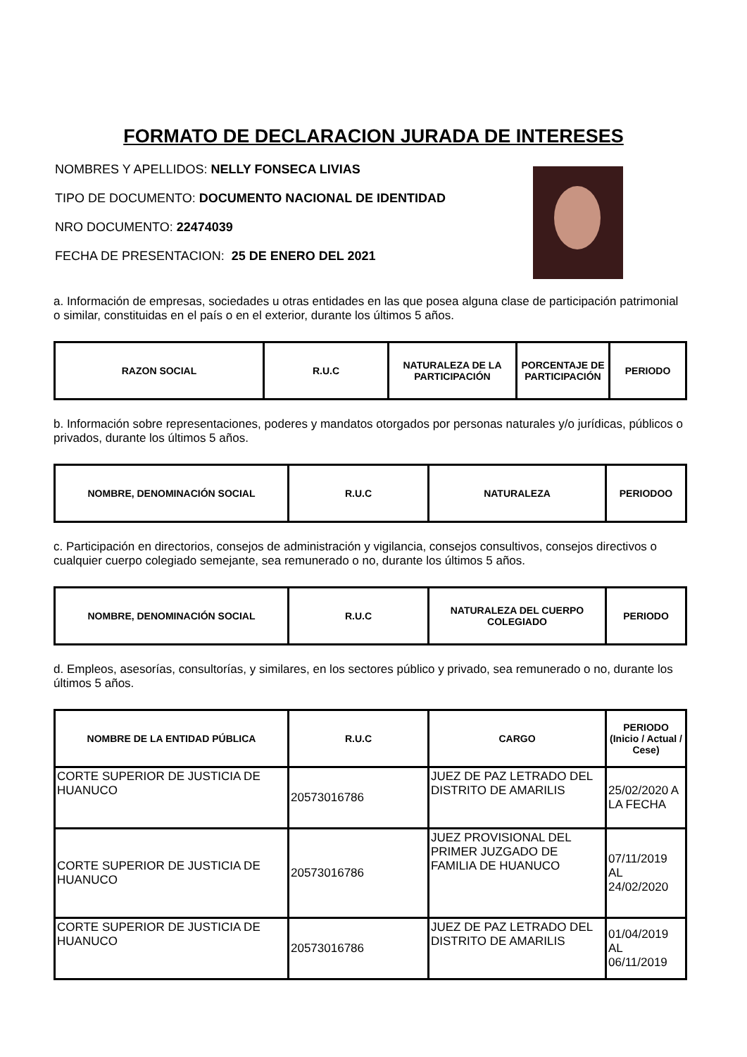FORMATO DE DECLARACION JURADA DE INTERESES
NOMBRES Y APELLIDOS: NELLY FONSECA LIVIAS
TIPO DE DOCUMENTO: DOCUMENTO NACIONAL DE IDENTIDAD
NRO DOCUMENTO: 22474039
FECHA DE PRESENTACION: 25 DE ENERO DEL 2021
a. Información de empresas, sociedades u otras entidades en las que posea alguna clase de participación patrimonial o similar, constituidas en el país o en el exterior, durante los últimos 5 años.
| RAZON SOCIAL | R.U.C | NATURALEZA DE LA PARTICIPACIÓN | PORCENTAJE DE PARTICIPACIÓN | PERIODO |
| --- | --- | --- | --- | --- |
b. Información sobre representaciones, poderes y mandatos otorgados por personas naturales y/o jurídicas, públicos o privados, durante los últimos 5 años.
| NOMBRE, DENOMINACIÓN SOCIAL | R.U.C | NATURALEZA | PERIODOO |
| --- | --- | --- | --- |
c. Participación en directorios, consejos de administración y vigilancia, consejos consultivos, consejos directivos o cualquier cuerpo colegiado semejante, sea remunerado o no, durante los últimos 5 años.
| NOMBRE, DENOMINACIÓN SOCIAL | R.U.C | NATURALEZA DEL CUERPO COLEGIADO | PERIODO |
| --- | --- | --- | --- |
d. Empleos, asesorías, consultorías, y similares, en los sectores público y privado, sea remunerado o no, durante los últimos 5 años.
| NOMBRE DE LA ENTIDAD PÚBLICA | R.U.C | CARGO | PERIODO (Inicio / Actual / Cese) |
| --- | --- | --- | --- |
| CORTE SUPERIOR DE JUSTICIA DE HUANUCO | 20573016786 | JUEZ DE PAZ LETRADO DEL DISTRITO DE AMARILIS | 25/02/2020 A LA FECHA |
| CORTE SUPERIOR DE JUSTICIA DE HUANUCO | 20573016786 | JUEZ PROVISIONAL DEL PRIMER JUZGADO DE FAMILIA DE HUANUCO | 07/11/2019 AL 24/02/2020 |
| CORTE SUPERIOR DE JUSTICIA DE HUANUCO | 20573016786 | JUEZ DE PAZ LETRADO DEL DISTRITO DE AMARILIS | 01/04/2019 AL 06/11/2019 |